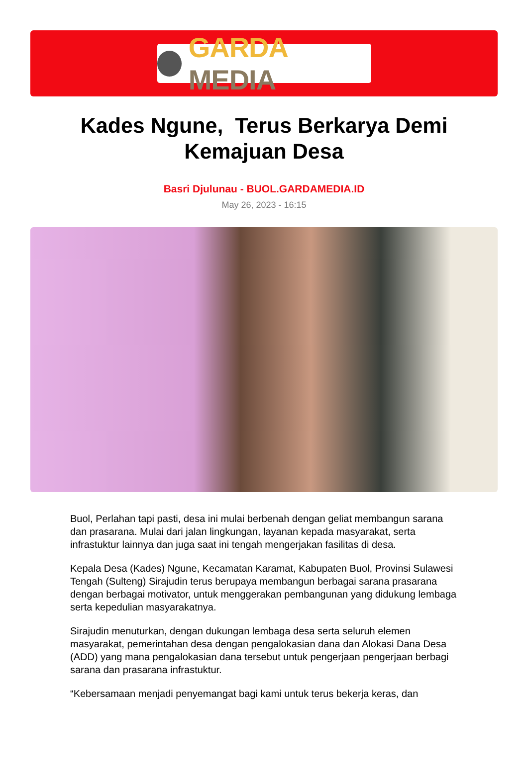GARDA MEDIA
Kades Ngune, Terus Berkarya Demi Kemajuan Desa
Basri Djulunau - BUOL.GARDAMEDIA.ID
May 26, 2023 - 16:15
Buol, Perlahan tapi pasti, desa ini mulai berbenah dengan geliat membangun sarana dan prasarana. Mulai dari jalan lingkungan, layanan kepada masyarakat, serta infrastuktur lainnya dan juga saat ini tengah mengerjakan fasilitas di desa.
Kepala Desa (Kades) Ngune, Kecamatan Karamat, Kabupaten Buol, Provinsi Sulawesi Tengah (Sulteng) Sirajudin terus berupaya membangun berbagai sarana prasarana dengan berbagai motivator, untuk menggerakan pembangunan yang didukung lembaga serta kepedulian masyarakatnya.
Sirajudin menuturkan, dengan dukungan lembaga desa serta seluruh elemen masyarakat, pemerintahan desa dengan pengalokasian dana dan Alokasi Dana Desa (ADD) yang mana pengalokasian dana tersebut untuk pengerjaan pengerjaan berbagi sarana dan prasarana infrastuktur.
“Kebersamaan menjadi penyemangat bagi kami untuk terus bekerja keras, dan